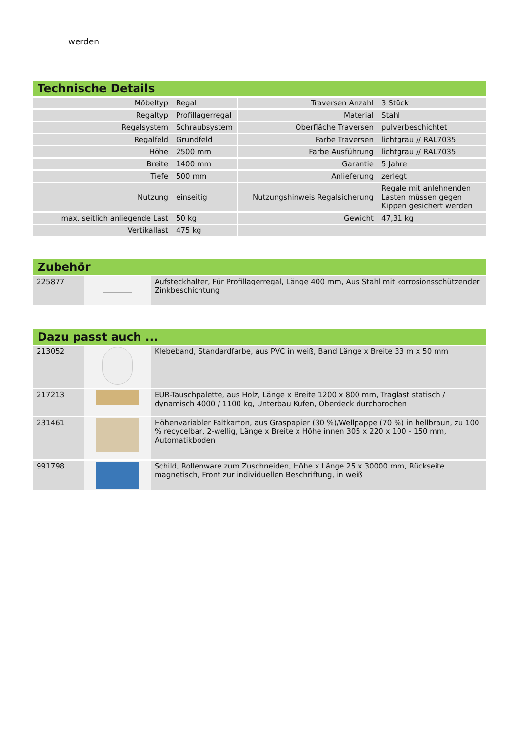werden
Technische Details
| Möbeltyp | Regal | Traversen Anzahl | 3 Stück |
| Regaltyp | Profillagerregal | Material | Stahl |
| Regalsystem | Schraubsystem | Oberfläche Traversen | pulverbeschichtet |
| Regalfeld | Grundfeld | Farbe Traversen | lichtgrau // RAL7035 |
| Höhe | 2500 mm | Farbe Ausführung | lichtgrau // RAL7035 |
| Breite | 1400 mm | Garantie | 5 Jahre |
| Tiefe | 500 mm | Anlieferung | zerlegt |
| Nutzung | einseitig | Nutzungshinweis Regalsicherung | Regale mit anlehnenden Lasten müssen gegen Kippen gesichert werden |
| max. seitlich anliegende Last | 50 kg | Gewicht | 47,31 kg |
| Vertikallast | 475 kg | | |
Zubehör
| 225877 | | Aufsteckhalter, Für Profillagerregal, Länge 400 mm, Aus Stahl mit korrosionsschützender Zinkbeschichtung |
Dazu passt auch ...
| 213052 | | Klebeband, Standardfarbe, aus PVC in weiß, Band Länge x Breite 33 m x 50 mm |
| 217213 | | EUR-Tauschpalette, aus Holz, Länge x Breite 1200 x 800 mm, Traglast statisch / dynamisch 4000 / 1100 kg, Unterbau Kufen, Oberdeck durchbrochen |
| 231461 | | Höhenvariabler Faltkarton, aus Graspapier (30 %)/Wellpappe (70 %) in hellbraun, zu 100 % recycelbar, 2-wellig, Länge x Breite x Höhe innen 305 x 220 x 100 - 150 mm, Automatikboden |
| 991798 | | Schild, Rollenware zum Zuschneiden, Höhe x Länge 25 x 30000 mm, Rückseite magnetisch, Front zur individuellen Beschriftung, in weiß |